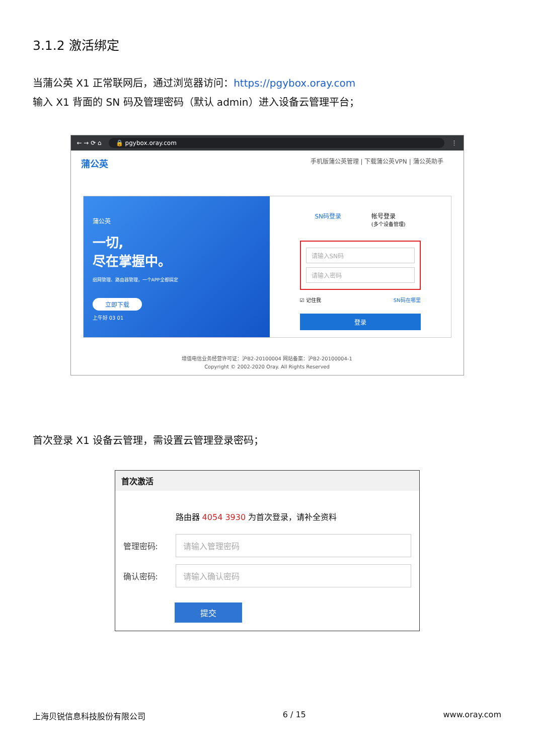3.1.2 激活绑定
当蒲公英 X1 正常联网后，通过浏览器访问：https://pgybox.oray.com
输入 X1 背面的 SN 码及管理密码（默认 admin）进入设备云管理平台；
← → ⟳ ⌂ 🔒 pgybox.oray.com ⋮
蒲公英 手机版蒲公英管理 | 下载蒲公英VPN | 蒲公英助手
蒲公英
一切,
尽在掌握中。
组网管理、路由器管理，一个APP全都搞定
立即下载
上午好 03 01
SN码登录 帐号登录
(多个设备管理)
请输入SN码
请输入密码
☑ 记住我 SN码在哪里
登录
增值电信业务经营许可证：沪B2-20100004 网站备案：沪B2-20100004-1
Copyright © 2002-2020 Oray. All Rights Reserved
首次登录 X1 设备云管理，需设置云管理登录密码；
首次激活
路由器 4054 3930 为首次登录，请补全资料
管理密码:
请输入管理密码
确认密码:
请输入确认密码
提交
上海贝锐信息科技股份有限公司 6 / 15 www.oray.com